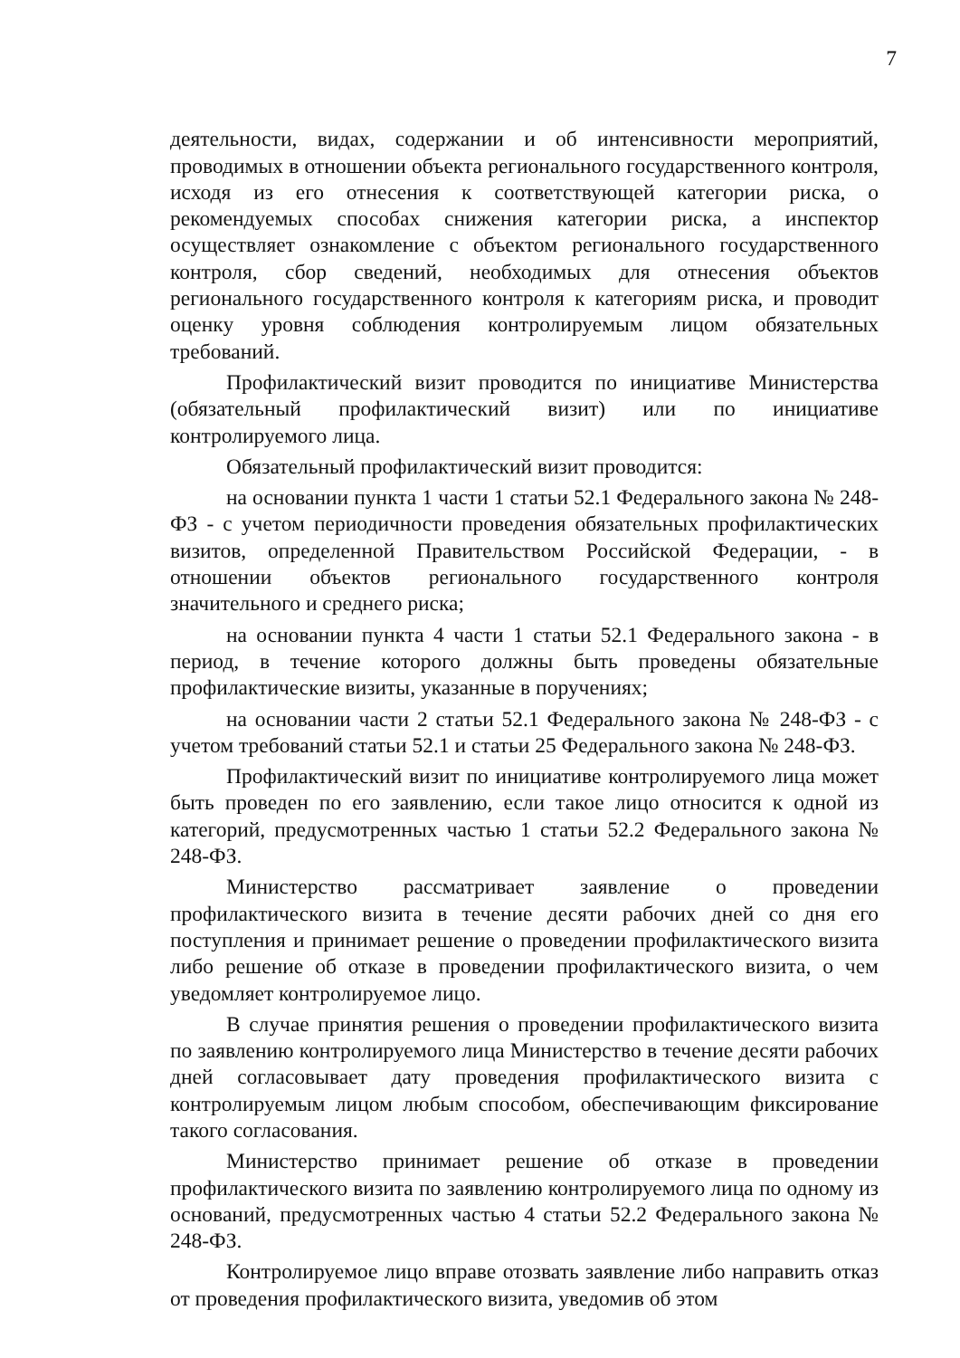7
деятельности, видах, содержании и об интенсивности мероприятий, проводимых в отношении объекта регионального государственного контроля, исходя из его отнесения к соответствующей категории риска, о рекомендуемых способах снижения категории риска, а инспектор осуществляет ознакомление с объектом регионального государственного контроля, сбор сведений, необходимых для отнесения объектов регионального государственного контроля к категориям риска, и проводит оценку уровня соблюдения контролируемым лицом обязательных требований.
Профилактический визит проводится по инициативе Министерства (обязательный профилактический визит) или по инициативе контролируемого лица.
Обязательный профилактический визит проводится:
на основании пункта 1 части 1 статьи 52.1 Федерального закона № 248-ФЗ - с учетом периодичности проведения обязательных профилактических визитов, определенной Правительством Российской Федерации, - в отношении объектов регионального государственного контроля значительного и среднего риска;
на основании пункта 4 части 1 статьи 52.1 Федерального закона - в период, в течение которого должны быть проведены обязательные профилактические визиты, указанные в поручениях;
на основании части 2 статьи 52.1 Федерального закона № 248-ФЗ - с учетом требований статьи 52.1 и статьи 25 Федерального закона № 248-ФЗ.
Профилактический визит по инициативе контролируемого лица может быть проведен по его заявлению, если такое лицо относится к одной из категорий, предусмотренных частью 1 статьи 52.2 Федерального закона № 248-ФЗ.
Министерство рассматривает заявление о проведении профилактического визита в течение десяти рабочих дней со дня его поступления и принимает решение о проведении профилактического визита либо решение об отказе в проведении профилактического визита, о чем уведомляет контролируемое лицо.
В случае принятия решения о проведении профилактического визита по заявлению контролируемого лица Министерство в течение десяти рабочих дней согласовывает дату проведения профилактического визита с контролируемым лицом любым способом, обеспечивающим фиксирование такого согласования.
Министерство принимает решение об отказе в проведении профилактического визита по заявлению контролируемого лица по одному из оснований, предусмотренных частью 4 статьи 52.2 Федерального закона № 248-ФЗ.
Контролируемое лицо вправе отозвать заявление либо направить отказ от проведения профилактического визита, уведомив об этом